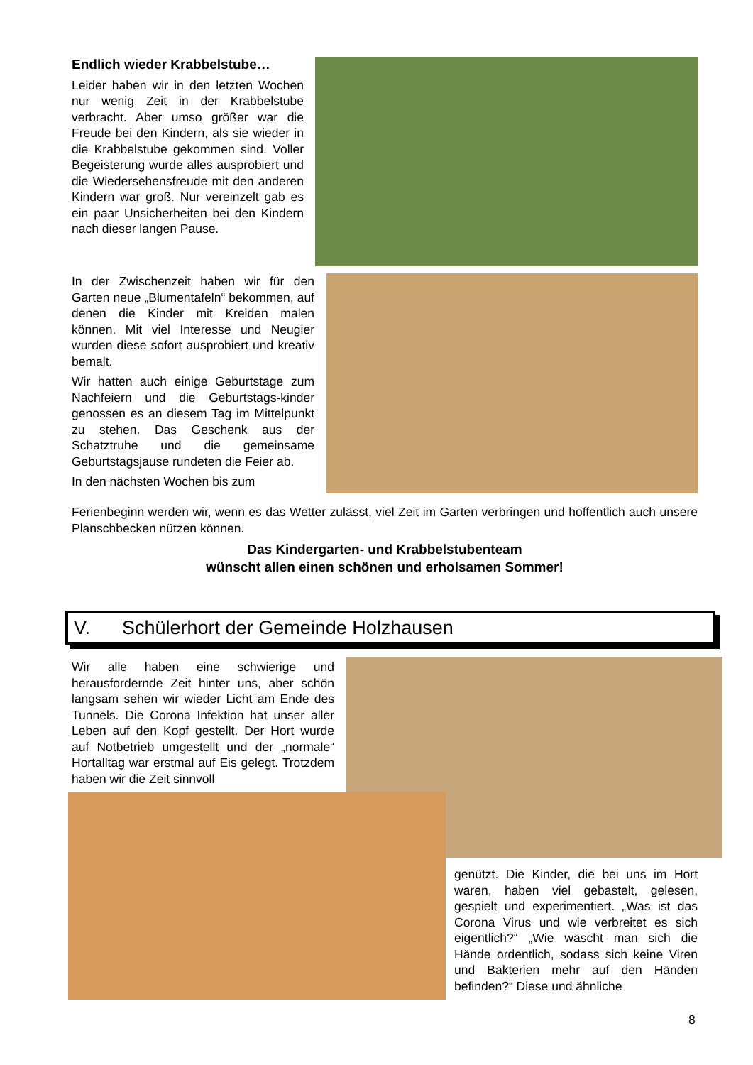Endlich wieder Krabbelstube…
Leider haben wir in den letzten Wochen nur wenig Zeit in der Krabbelstube verbracht. Aber umso größer war die Freude bei den Kindern, als sie wieder in die Krabbelstube gekommen sind. Voller Begeisterung wurde alles ausprobiert und die Wiedersehensfreude mit den anderen Kindern war groß. Nur vereinzelt gab es ein paar Unsicherheiten bei den Kindern nach dieser langen Pause.
In der Zwischenzeit haben wir für den Garten neue „Blumentafeln“ bekommen, auf denen die Kinder mit Kreiden malen können. Mit viel Interesse und Neugier wurden diese sofort ausprobiert und kreativ bemalt.
Wir hatten auch einige Geburtstage zum Nachfeiern und die Geburtstags-kinder genossen es an diesem Tag im Mittelpunkt zu stehen. Das Geschenk aus der Schatztruhe und die gemeinsame Geburtstagsjause rundeten die Feier ab.
In den nächsten Wochen bis zum
Ferienbeginn werden wir, wenn es das Wetter zulässt, viel Zeit im Garten verbringen und hoffentlich auch unsere Planschbecken nützen können.
Das Kindergarten- und Krabbelstubenteam
wünscht allen einen schönen und erholsamen Sommer!
V. Schülerhort der Gemeinde Holzhausen
Wir alle haben eine schwierige und herausfordernde Zeit hinter uns, aber schön langsam sehen wir wieder Licht am Ende des Tunnels. Die Corona Infektion hat unser aller Leben auf den Kopf gestellt. Der Hort wurde auf Notbetrieb umgestellt und der „normale“ Hortalltag war erstmal auf Eis gelegt. Trotzdem haben wir die Zeit sinnvoll
genützt. Die Kinder, die bei uns im Hort waren, haben viel gebastelt, gelesen, gespielt und experimentiert. „Was ist das Corona Virus und wie verbreitet es sich eigentlich?“ „Wie wäscht man sich die Hände ordentlich, sodass sich keine Viren und Bakterien mehr auf den Händen befinden?“ Diese und ähnliche
8